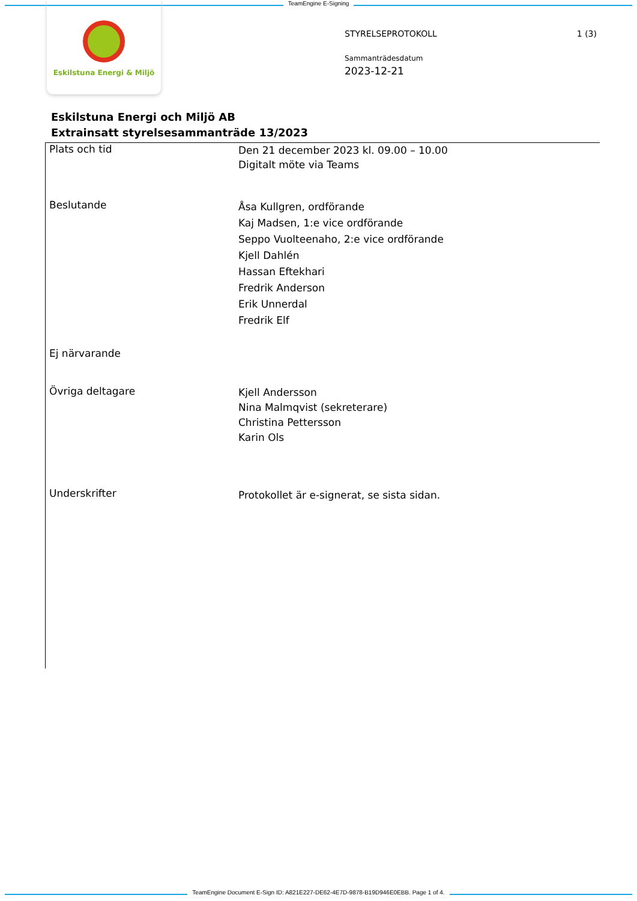TeamEngine E-Signing
Eskilstuna Energi & Miljö
1 (3) STYRELSEPROTOKOLL
Sammanträdesdatum
2023-12-21
Eskilstuna Energi och Miljö AB
Extrainsatt styrelsesammanträde 13/2023
Plats och tid
Den 21 december 2023 kl. 09.00 – 10.00
Digitalt möte via Teams
Beslutande
Åsa Kullgren, ordförande
Kaj Madsen, 1:e vice ordförande
Seppo Vuolteenaho, 2:e vice ordförande
Kjell Dahlén
Hassan Eftekhari
Fredrik Anderson
Erik Unnerdal
Fredrik Elf
Ej närvarande
Övriga deltagare
Kjell Andersson
Nina Malmqvist (sekreterare)
Christina Pettersson
Karin Ols
Underskrifter
Protokollet är e-signerat, se sista sidan.
TeamEngine Document E-Sign ID: A821E227-DE62-4E7D-9878-B19D946E0EBB. Page 1 of 4.